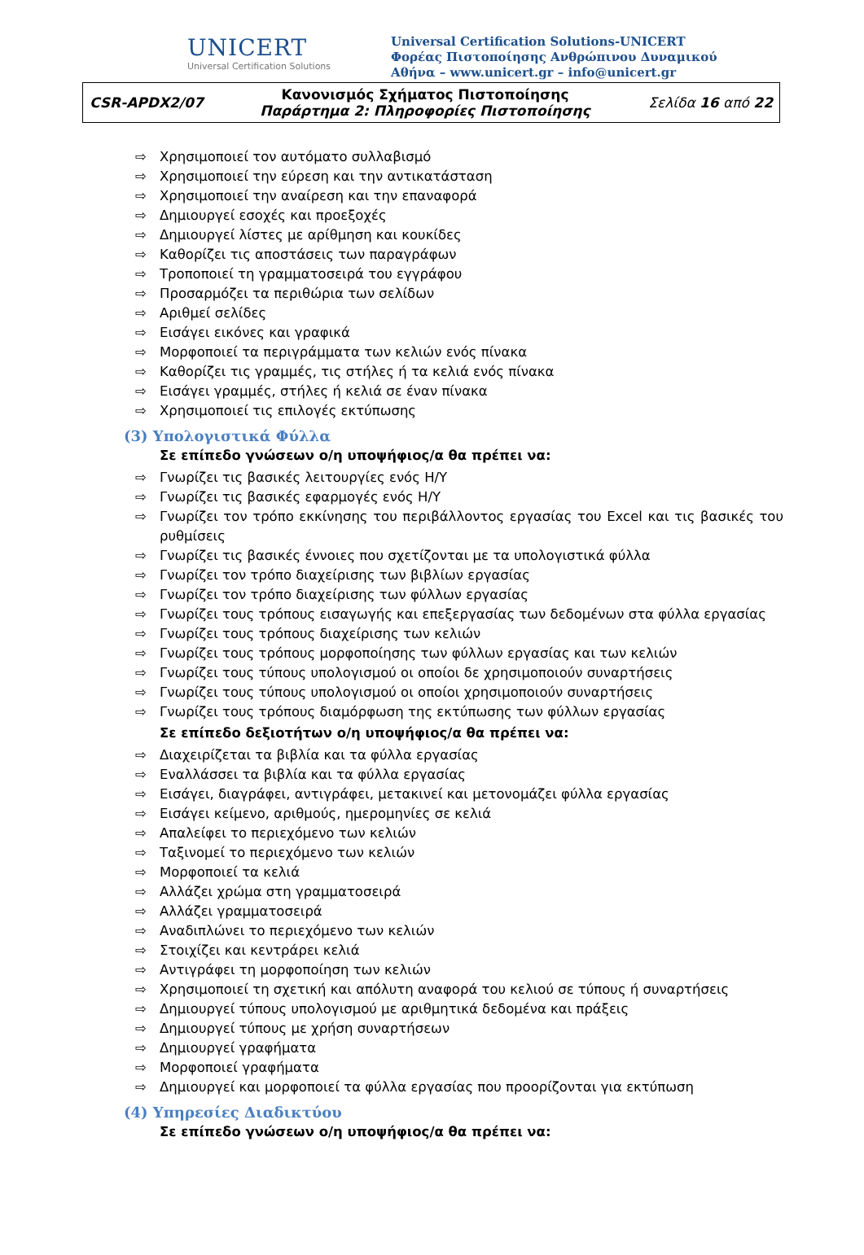UNICERT
Universal Certification Solutions
Universal Certification Solutions-UNICERT
Φορέας Πιστοποίησης Ανθρώπινου Δυναμικού
Αθήνα – www.unicert.gr – info@unicert.gr
| CSR-APDX2/07 | Κανονισμός Σχήματος Πιστοποίησης Παράρτημα 2: Πληροφορίες Πιστοποίησης | Σελίδα 16 από 22 |
⇨ Χρησιμοποιεί τον αυτόματο συλλαβισμό
⇨ Χρησιμοποιεί την εύρεση και την αντικατάσταση
⇨ Χρησιμοποιεί την αναίρεση και την επαναφορά
⇨ Δημιουργεί εσοχές και προεξοχές
⇨ Δημιουργεί λίστες με αρίθμηση και κουκίδες
⇨ Καθορίζει τις αποστάσεις των παραγράφων
⇨ Τροποποιεί τη γραμματοσειρά του εγγράφου
⇨ Προσαρμόζει τα περιθώρια των σελίδων
⇨ Αριθμεί σελίδες
⇨ Εισάγει εικόνες και γραφικά
⇨ Μορφοποιεί τα περιγράμματα των κελιών ενός πίνακα
⇨ Καθορίζει τις γραμμές, τις στήλες ή τα κελιά ενός πίνακα
⇨ Εισάγει γραμμές, στήλες ή κελιά σε έναν πίνακα
⇨ Χρησιμοποιεί τις επιλογές εκτύπωσης
(3) Υπολογιστικά Φύλλα
Σε επίπεδο γνώσεων ο/η υποψήφιος/α θα πρέπει να:
⇨ Γνωρίζει τις βασικές λειτουργίες ενός Η/Υ
⇨ Γνωρίζει τις βασικές εφαρμογές ενός Η/Υ
⇨ Γνωρίζει τον τρόπο εκκίνησης του περιβάλλοντος εργασίας του Excel και τις βασικές του ρυθμίσεις
⇨ Γνωρίζει τις βασικές έννοιες που σχετίζονται με τα υπολογιστικά φύλλα
⇨ Γνωρίζει τον τρόπο διαχείρισης των βιβλίων εργασίας
⇨ Γνωρίζει τον τρόπο διαχείρισης των φύλλων εργασίας
⇨ Γνωρίζει τους τρόπους εισαγωγής και επεξεργασίας των δεδομένων στα φύλλα εργασίας
⇨ Γνωρίζει τους τρόπους διαχείρισης των κελιών
⇨ Γνωρίζει τους τρόπους μορφοποίησης των φύλλων εργασίας και των κελιών
⇨ Γνωρίζει τους τύπους υπολογισμού οι οποίοι δε χρησιμοποιούν συναρτήσεις
⇨ Γνωρίζει τους τύπους υπολογισμού οι οποίοι χρησιμοποιούν συναρτήσεις
⇨ Γνωρίζει τους τρόπους διαμόρφωση της εκτύπωσης των φύλλων εργασίας
Σε επίπεδο δεξιοτήτων ο/η υποψήφιος/α θα πρέπει να:
⇨ Διαχειρίζεται τα βιβλία και τα φύλλα εργασίας
⇨ Εναλλάσσει τα βιβλία και τα φύλλα εργασίας
⇨ Εισάγει, διαγράφει, αντιγράφει, μετακινεί και μετονομάζει φύλλα εργασίας
⇨ Εισάγει κείμενο, αριθμούς, ημερομηνίες σε κελιά
⇨ Απαλείφει το περιεχόμενο των κελιών
⇨ Ταξινομεί το περιεχόμενο των κελιών
⇨ Μορφοποιεί τα κελιά
⇨ Αλλάζει χρώμα στη γραμματοσειρά
⇨ Αλλάζει γραμματοσειρά
⇨ Αναδιπλώνει το περιεχόμενο των κελιών
⇨ Στοιχίζει και κεντράρει κελιά
⇨ Αντιγράφει τη μορφοποίηση των κελιών
⇨ Χρησιμοποιεί τη σχετική και απόλυτη αναφορά του κελιού σε τύπους ή συναρτήσεις
⇨ Δημιουργεί τύπους υπολογισμού με αριθμητικά δεδομένα και πράξεις
⇨ Δημιουργεί τύπους με χρήση συναρτήσεων
⇨ Δημιουργεί γραφήματα
⇨ Μορφοποιεί γραφήματα
⇨ Δημιουργεί και μορφοποιεί τα φύλλα εργασίας που προορίζονται για εκτύπωση
(4) Υπηρεσίες Διαδικτύου
Σε επίπεδο γνώσεων ο/η υποψήφιος/α θα πρέπει να: